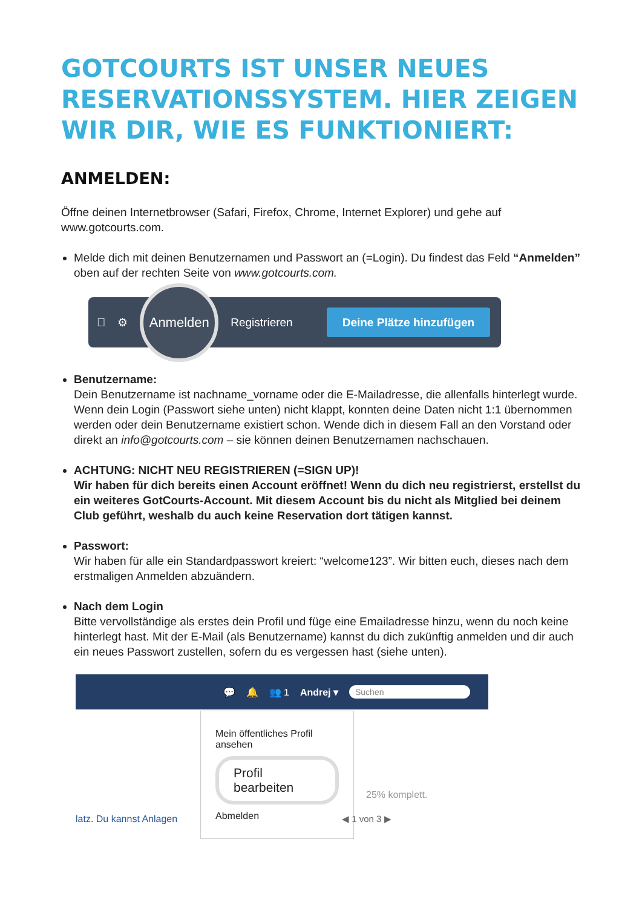GOTCOURTS IST UNSER NEUES RESERVATIONSSYSTEM. HIER ZEIGEN WIR DIR, WIE ES FUNKTIONIERT:
ANMELDEN:
Öffne deinen Internetbrowser (Safari, Firefox, Chrome, Internet Explorer) und gehe auf www.gotcourts.com.
Melde dich mit deinen Benutzernamen und Passwort an (=Login). Du findest das Feld “Anmelden” oben auf der rechten Seite von www.gotcourts.com.
 ⚙ Anmelden Registrieren Deine Plätze hinzufügen
Benutzername:
Dein Benutzername ist nachname_vorname oder die E-Mailadresse, die allenfalls hinterlegt wurde. Wenn dein Login (Passwort siehe unten) nicht klappt, konnten deine Daten nicht 1:1 übernommen werden oder dein Benutzername existiert schon. Wende dich in diesem Fall an den Vorstand oder direkt an info@gotcourts.com – sie können deinen Benutzernamen nachschauen.
ACHTUNG: NICHT NEU REGISTRIEREN (=SIGN UP)!
Wir haben für dich bereits einen Account eröffnet! Wenn du dich neu registrierst, erstellst du ein weiteres GotCourts-Account. Mit diesem Account bis du nicht als Mitglied bei deinem Club geführt, weshalb du auch keine Reservation dort tätigen kannst.
Passwort:
Wir haben für alle ein Standardpasswort kreiert: “welcome123”. Wir bitten euch, dieses nach dem erstmaligen Anmelden abzuändern.
Nach dem Login
Bitte vervollständige als erstes dein Profil und füge eine Emailadresse hinzu, wenn du noch keine hinterlegt hast. Mit der E-Mail (als Benutzername) kannst du dich zukünftig anmelden und dir auch ein neues Passwort zustellen, sofern du es vergessen hast (siehe unten).
💬 🔔 👥 1 Andrej ▾ Suchen
Mein öffentliches Profil ansehen
Profil bearbeiten
Abmelden
latz. Du kannst Anlagen
25% komplett.
◀ 1 von 3 ▶